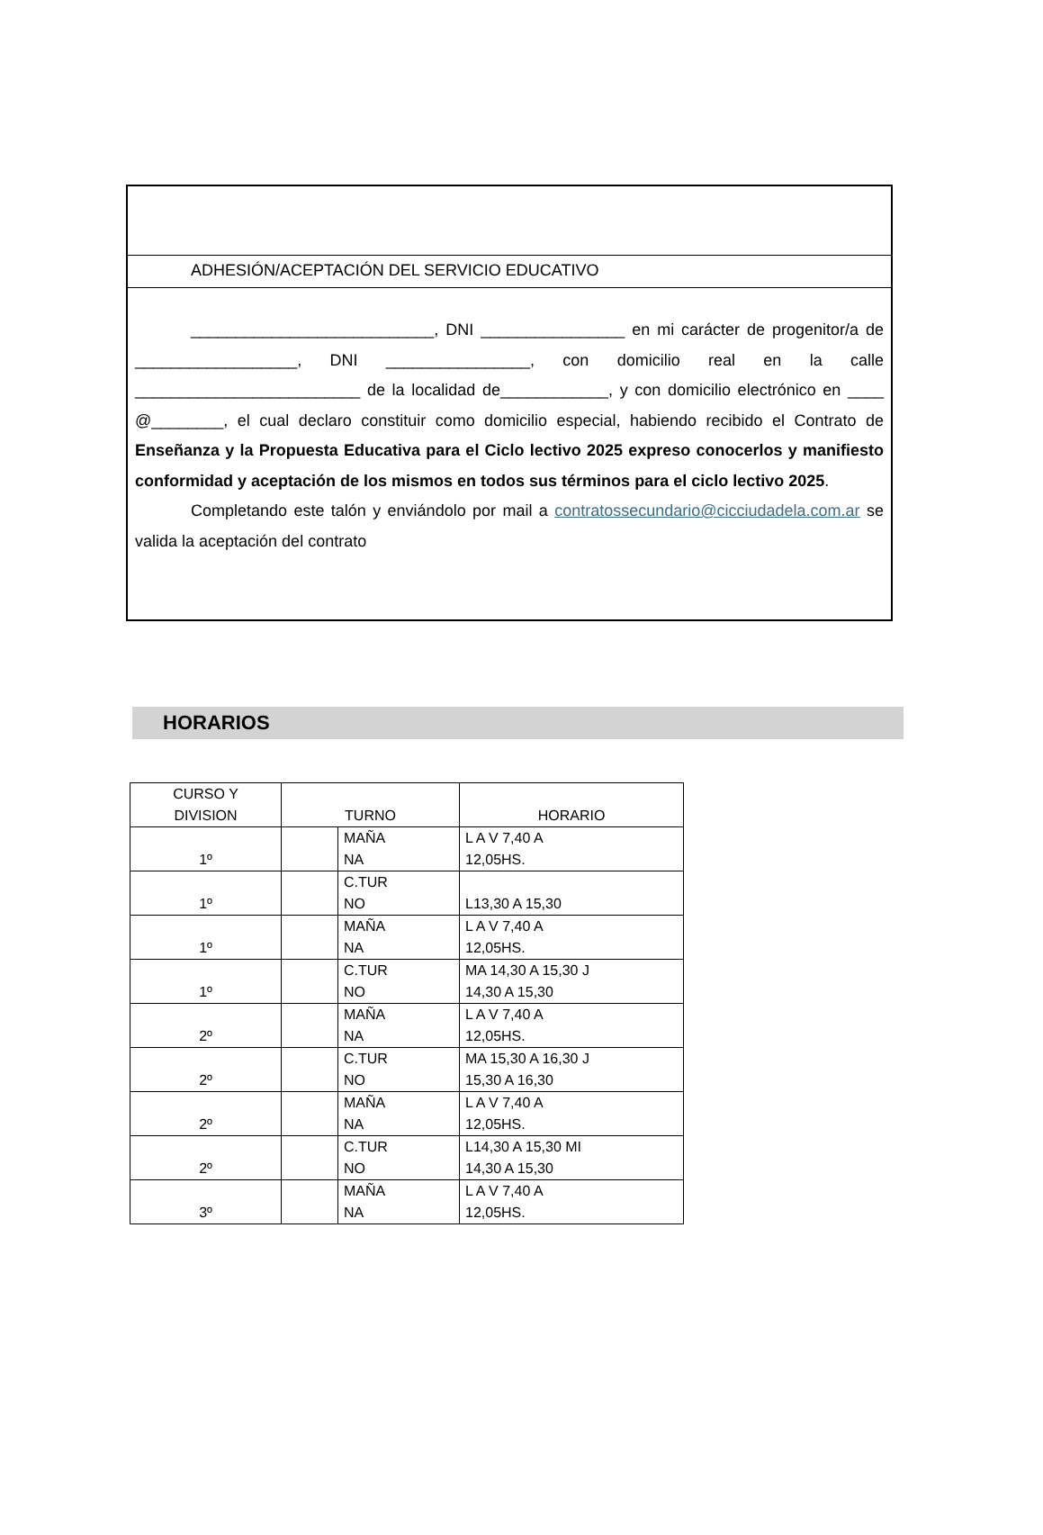ADHESIÓN/ACEPTACIÓN DEL SERVICIO EDUCATIVO
___________________________, DNI ________________ en mi carácter de progenitor/a de __________________, DNI ________________, con domicilio real en la calle _________________________ de la localidad de____________, y con domicilio electrónico en ____ @________, el cual declaro constituir como domicilio especial, habiendo recibido el Contrato de Enseñanza y la Propuesta Educativa para el Ciclo lectivo 2025 expreso conocerlos y manifiesto conformidad y aceptación de los mismos en todos sus términos para el ciclo lectivo 2025.
Completando este talón y enviándolo por mail a contratossecundario@cicciudadela.com.ar se valida la aceptación del contrato
HORARIOS
| CURSO Y DIVISION | TURNO | | HORARIO |
| --- | --- | --- | --- |
| 1º | | MAÑA NA | L A V 7,40 A 12,05HS. |
| 1º | | C.TUR NO | L13,30 A 15,30 |
| 1º | | MAÑA NA | L A V 7,40 A 12,05HS. |
| 1º | | C.TUR NO | MA 14,30 A 15,30 J 14,30 A 15,30 |
| 2º | | MAÑA NA | L A V 7,40 A 12,05HS. |
| 2º | | C.TUR NO | MA 15,30 A 16,30 J 15,30 A 16,30 |
| 2º | | MAÑA NA | L A V 7,40 A 12,05HS. |
| 2º | | C.TUR NO | L14,30 A 15,30 MI 14,30 A 15,30 |
| 3º | | MAÑA NA | L A V 7,40 A 12,05HS. |